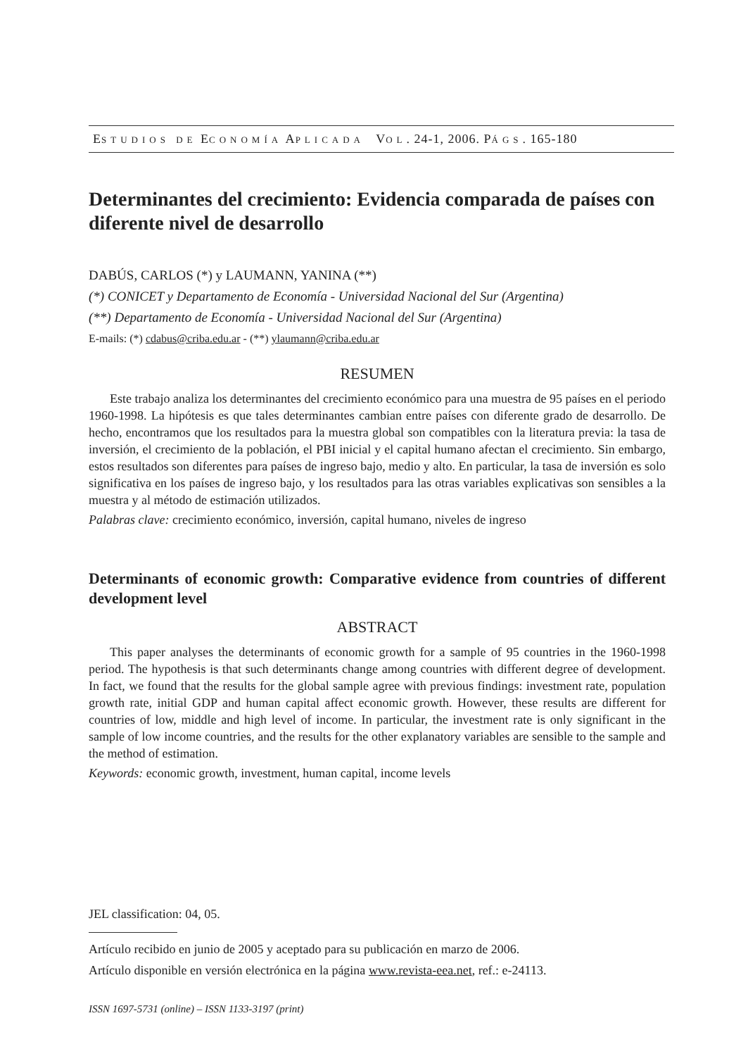ESTUDIOS DE ECONOMÍA APLICADA VOL. 24-1, 2006. PÁGS. 165-180
Determinantes del crecimiento: Evidencia comparada de países con diferente nivel de desarrollo
DABÚS, CARLOS (*) y LAUMANN, YANINA (**)
(*) CONICET y Departamento de Economía - Universidad Nacional del Sur (Argentina)
(**) Departamento de Economía - Universidad Nacional del Sur (Argentina)
E-mails: (*) cdabus@criba.edu.ar - (**) ylaumann@criba.edu.ar
RESUMEN
Este trabajo analiza los determinantes del crecimiento económico para una muestra de 95 países en el periodo 1960-1998. La hipótesis es que tales determinantes cambian entre países con diferente grado de desarrollo. De hecho, encontramos que los resultados para la muestra global son compatibles con la literatura previa: la tasa de inversión, el crecimiento de la población, el PBI inicial y el capital humano afectan el crecimiento. Sin embargo, estos resultados son diferentes para países de ingreso bajo, medio y alto. En particular, la tasa de inversión es solo significativa en los países de ingreso bajo, y los resultados para las otras variables explicativas son sensibles a la muestra y al método de estimación utilizados.
Palabras clave: crecimiento económico, inversión, capital humano, niveles de ingreso
Determinants of economic growth: Comparative evidence from countries of different development level
ABSTRACT
This paper analyses the determinants of economic growth for a sample of 95 countries in the 1960-1998 period. The hypothesis is that such determinants change among countries with different degree of development. In fact, we found that the results for the global sample agree with previous findings: investment rate, population growth rate, initial GDP and human capital affect economic growth. However, these results are different for countries of low, middle and high level of income. In particular, the investment rate is only significant in the sample of low income countries, and the results for the other explanatory variables are sensible to the sample and the method of estimation.
Keywords: economic growth, investment, human capital, income levels
JEL classification: 04, 05.
Artículo recibido en junio de 2005 y aceptado para su publicación en marzo de 2006.
Artículo disponible en versión electrónica en la página www.revista-eea.net, ref.: e-24113.
ISSN 1697-5731 (online) – ISSN 1133-3197 (print)